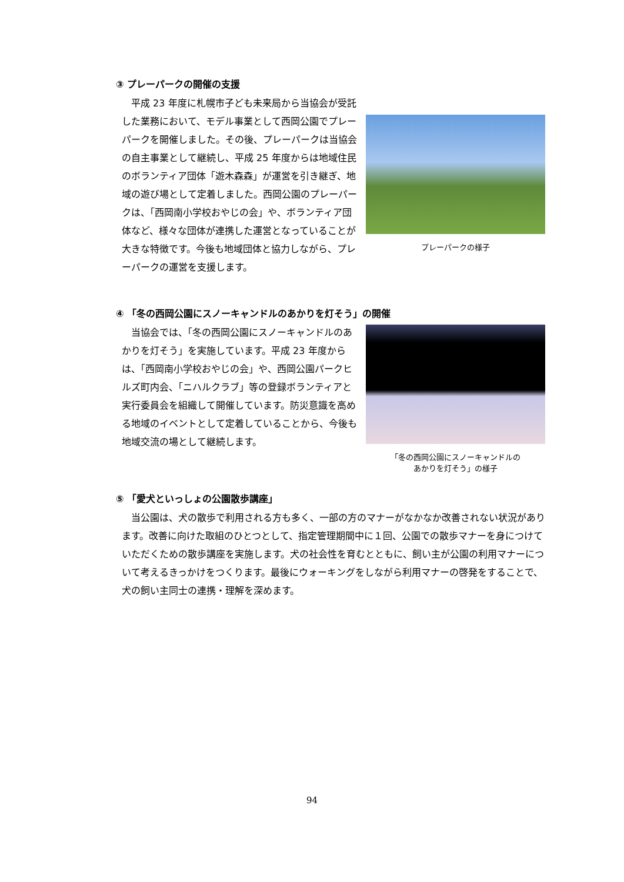③ プレーパークの開催の支援
　平成 23 年度に札幌市子ども未来局から当協会が受託した業務において、モデル事業として西岡公園でプレーパークを開催しました。その後、プレーパークは当協会の自主事業として継続し、平成 25 年度からは地域住民のボランティア団体「遊木森森」が運営を引き継ぎ、地域の遊び場として定着しました。西岡公園のプレーパークは、「西岡南小学校おやじの会」や、ボランティア団体など、様々な団体が連携した運営となっていることが大きな特徴です。今後も地域団体と協力しながら、プレーパークの運営を支援します。
プレーパークの様子
④ 「冬の西岡公園にスノーキャンドルのあかりを灯そう」の開催
　当協会では、「冬の西岡公園にスノーキャンドルのあかりを灯そう」を実施しています。平成 23 年度からは、「西岡南小学校おやじの会」や、西岡公園パークヒルズ町内会、「ニハルクラブ」等の登録ボランティアと実行委員会を組織して開催しています。防災意識を高める地域のイベントとして定着していることから、今後も地域交流の場として継続します。
「冬の西岡公園にスノーキャンドルの
あかりを灯そう」の様子
⑤ 「愛犬といっしょの公園散歩講座」
　当公園は、犬の散歩で利用される方も多く、一部の方のマナーがなかなか改善されない状況があります。改善に向けた取組のひとつとして、指定管理期間中に１回、公園での散歩マナーを身につけていただくための散歩講座を実施します。犬の社会性を育むとともに、飼い主が公園の利用マナーについて考えるきっかけをつくります。最後にウォーキングをしながら利用マナーの啓発をすることで、犬の飼い主同士の連携・理解を深めます。
94